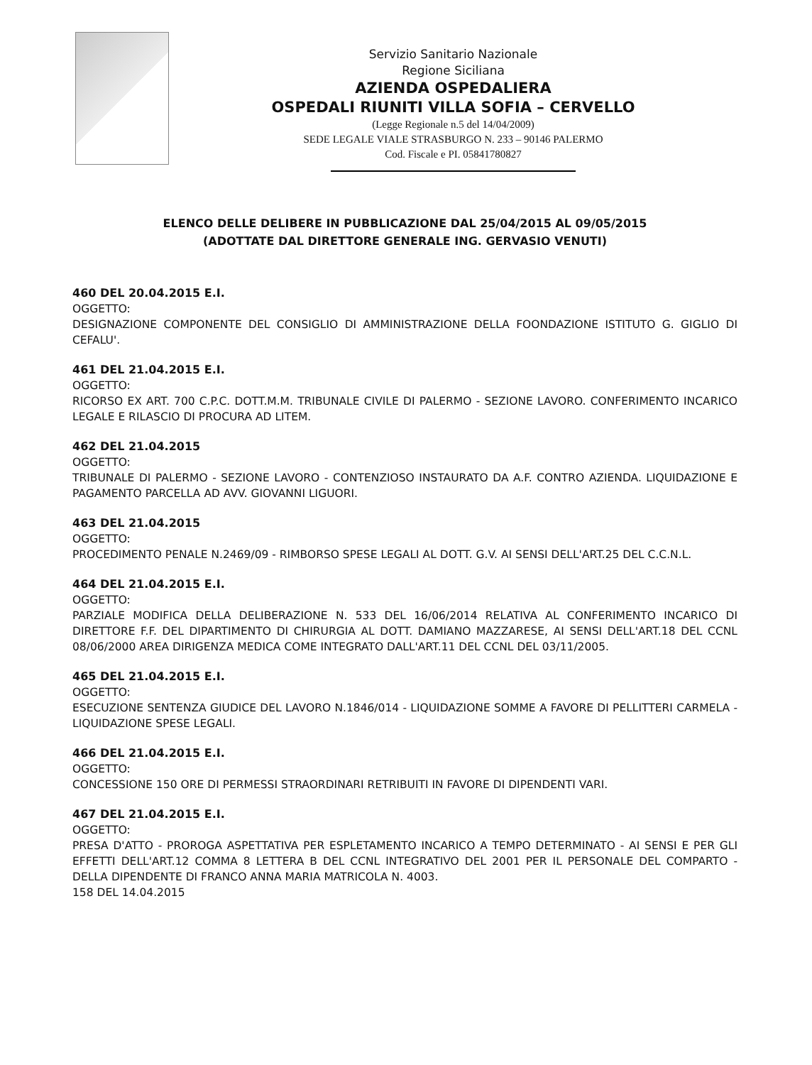Servizio Sanitario Nazionale
Regione Siciliana
AZIENDA OSPEDALIERA
OSPEDALI RIUNITI VILLA SOFIA – CERVELLO
(Legge Regionale n.5 del 14/04/2009)
SEDE LEGALE VIALE STRASBURGO N. 233 – 90146 PALERMO
Cod. Fiscale e PI. 05841780827
ELENCO DELLE DELIBERE IN PUBBLICAZIONE DAL 25/04/2015 AL 09/05/2015
(ADOTTATE DAL DIRETTORE GENERALE ING. GERVASIO VENUTI)
460 DEL 20.04.2015 E.I.
OGGETTO:
DESIGNAZIONE COMPONENTE DEL CONSIGLIO DI AMMINISTRAZIONE DELLA FOONDAZIONE ISTITUTO G. GIGLIO DI CEFALU'.
461 DEL 21.04.2015 E.I.
OGGETTO:
RICORSO EX ART. 700 C.P.C. DOTT.M.M. TRIBUNALE CIVILE DI PALERMO - SEZIONE LAVORO. CONFERIMENTO INCARICO LEGALE E RILASCIO DI PROCURA AD LITEM.
462 DEL 21.04.2015
OGGETTO:
TRIBUNALE DI PALERMO - SEZIONE LAVORO - CONTENZIOSO INSTAURATO DA A.F. CONTRO AZIENDA. LIQUIDAZIONE E PAGAMENTO PARCELLA AD AVV. GIOVANNI LIGUORI.
463 DEL 21.04.2015
OGGETTO:
PROCEDIMENTO PENALE N.2469/09 - RIMBORSO SPESE LEGALI AL DOTT. G.V. AI SENSI DELL'ART.25 DEL C.C.N.L.
464 DEL 21.04.2015 E.I.
OGGETTO:
PARZIALE MODIFICA DELLA DELIBERAZIONE N. 533 DEL 16/06/2014 RELATIVA AL CONFERIMENTO INCARICO DI DIRETTORE F.F. DEL DIPARTIMENTO DI CHIRURGIA AL DOTT. DAMIANO MAZZARESE, AI SENSI DELL'ART.18 DEL CCNL 08/06/2000 AREA DIRIGENZA MEDICA COME INTEGRATO DALL'ART.11 DEL CCNL DEL 03/11/2005.
465 DEL 21.04.2015 E.I.
OGGETTO:
ESECUZIONE SENTENZA GIUDICE DEL LAVORO N.1846/014 - LIQUIDAZIONE SOMME A FAVORE DI PELLITTERI CARMELA - LIQUIDAZIONE SPESE LEGALI.
466 DEL 21.04.2015 E.I.
OGGETTO:
CONCESSIONE 150 ORE DI PERMESSI STRAORDINARI RETRIBUITI IN FAVORE DI DIPENDENTI VARI.
467 DEL 21.04.2015 E.I.
OGGETTO:
PRESA D'ATTO - PROROGA ASPETTATIVA PER ESPLETAMENTO INCARICO A TEMPO DETERMINATO - AI SENSI E PER GLI EFFETTI DELL'ART.12 COMMA 8 LETTERA B DEL CCNL INTEGRATIVO DEL 2001 PER IL PERSONALE DEL COMPARTO - DELLA DIPENDENTE DI FRANCO ANNA MARIA MATRICOLA N. 4003.
158 DEL 14.04.2015